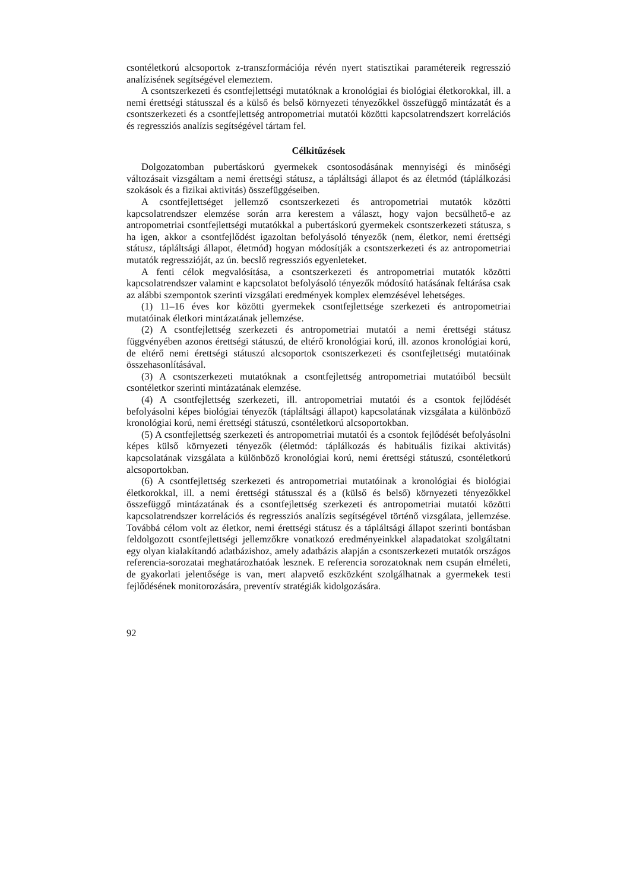csontéletkorú alcsoportok z-transzformációja révén nyert statisztikai paramétereik regresszió analízisének segítségével elemeztem.
A csontszerkezeti és csontfejlettségi mutatóknak a kronológiai és biológiai életkorokkal, ill. a nemi érettségi státusszal és a külső és belső környezeti tényezőkkel összefüggő mintázatát és a csontszerkezeti és a csontfejlettség antropometriai mutatói közötti kapcsolatrendszert korrelációs és regressziós analízis segítségével tártam fel.
Célkitűzések
Dolgozatomban pubertáskorú gyermekek csontosodásának mennyiségi és minőségi változásait vizsgáltam a nemi érettségi státusz, a tápláltsági állapot és az életmód (táplálkozási szokások és a fizikai aktivitás) összefüggéseiben.
A csontfejlettséget jellemző csontszerkezeti és antropometriai mutatók közötti kapcsolatrendszer elemzése során arra kerestem a választ, hogy vajon becsülhető-e az antropometriai csontfejlettségi mutatókkal a pubertáskorú gyermekek csontszerkezeti státusza, s ha igen, akkor a csontfejlődést igazoltan befolyásoló tényezők (nem, életkor, nemi érettségi státusz, tápláltsági állapot, életmód) hogyan módosítják a csontszerkezeti és az antropometriai mutatók regresszióját, az ún. becslő regressziós egyenleteket.
A fenti célok megvalósítása, a csontszerkezeti és antropometriai mutatók közötti kapcsolatrendszer valamint e kapcsolatot befolyásoló tényezők módosító hatásának feltárása csak az alábbi szempontok szerinti vizsgálati eredmények komplex elemzésével lehetséges.
(1) 11–16 éves kor közötti gyermekek csontfejlettsége szerkezeti és antropometriai mutatóinak életkori mintázatának jellemzése.
(2) A csontfejlettség szerkezeti és antropometriai mutatói a nemi érettségi státusz függvényében azonos érettségi státuszú, de eltérő kronológiai korú, ill. azonos kronológiai korú, de eltérő nemi érettségi státuszú alcsoportok csontszerkezeti és csontfejlettségi mutatóinak összehasonlításával.
(3) A csontszerkezeti mutatóknak a csontfejlettség antropometriai mutatóiból becsült csontéletkor szerinti mintázatának elemzése.
(4) A csontfejlettség szerkezeti, ill. antropometriai mutatói és a csontok fejlődését befolyásolni képes biológiai tényezők (tápláltsági állapot) kapcsolatának vizsgálata a különböző kronológiai korú, nemi érettségi státuszú, csontéletkorú alcsoportokban.
(5) A csontfejlettség szerkezeti és antropometriai mutatói és a csontok fejlődését befolyásolni képes külső környezeti tényezők (életmód: táplálkozás és habituális fizikai aktivitás) kapcsolatának vizsgálata a különböző kronológiai korú, nemi érettségi státuszú, csontéletkorú alcsoportokban.
(6) A csontfejlettség szerkezeti és antropometriai mutatóinak a kronológiai és biológiai életkorokkal, ill. a nemi érettségi státusszal és a (külső és belső) környezeti tényezőkkel összefüggő mintázatának és a csontfejlettség szerkezeti és antropometriai mutatói közötti kapcsolatrendszer korrelációs és regressziós analízis segítségével történő vizsgálata, jellemzése. Továbbá célom volt az életkor, nemi érettségi státusz és a tápláltsági állapot szerinti bontásban feldolgozott csontfejlettségi jellemzőkre vonatkozó eredményeinkkel alapadatokat szolgáltatni egy olyan kialakítandó adatbázishoz, amely adatbázis alapján a csontszerkezeti mutatók országos referencia-sorozatai meghatározhatóak lesznek. E referencia sorozatoknak nem csupán elméleti, de gyakorlati jelentősége is van, mert alapvető eszközként szolgálhatnak a gyermekek testi fejlődésének monitorozására, preventív stratégiák kidolgozására.
92